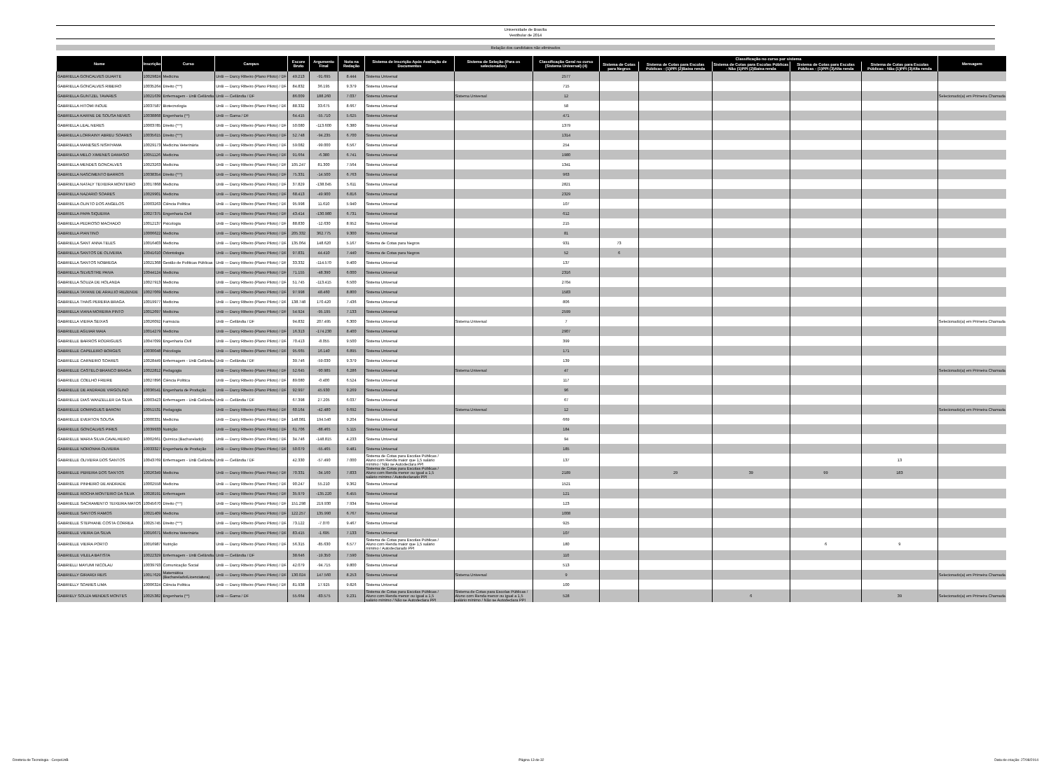Universidade de Brasília
Vestibular de 2014
Relação dos candidatos não eliminados
| Nome | Inscrição | Curso | Campus | Escore Bruto | Argumento Final | Nota na Redação | Sistema de Inscrição Após Avaliação de Documentos | Sistema de Seleção (Para os selecionados) | Classificação Geral no curso (Sistema Universal) (4) | Classificação no curso por sistema | | | | | Mensagem |
| --- | --- | --- | --- | --- | --- | --- | --- | --- | --- | --- | --- | --- | --- | --- | --- |
| | | | | | | | | | | Sistema de Cotas para Negros | Sistema de Cotas para Escolas Públicas - (1)PPI (2)Baixa renda | Sistema de Cotas para Escolas Públicas - Não (1)PPI (2)Baixa renda | Sistema de Cotas para Escolas Públicas - (1)PPI (3)Alta renda | Sistema de Cotas para Escolas Públicas - Não (1)PPI (3)Alta renda | |
| GABRIELLA GONCALVES DUARTE | 10029824 | Medicina | UnB — Darcy Ribeiro (Plano Piloto) / DF | 49.213 | -91.695 | 8.444 | Sistema Universal | | 2577 | | | | | | |
| GABRIELLA GONCALVES RIBEIRO | 10035264 | Direito (***) | UnB — Darcy Ribeiro (Plano Piloto) / DF | 84.832 | 36.195 | 9.379 | Sistema Universal | | 715 | | | | | | |
| GABRIELLA GUNTZEL TAVARES | 10021639 | Enfermagem - UnB Ceilândia | UnB — Ceilândia / DF | 86.009 | 188.260 | 7.037 | Sistema Universal | Sistema Universal | 12 | | | | | | Selecionado(a) em Primeira Chamada |
| GABRIELLA HITOMI INOUE | 10037587 | Biotecnologia | UnB — Darcy Ribeiro (Plano Piloto) / DF | 88.332 | 33.675 | 8.667 | Sistema Universal | | 58 | | | | | | |
| GABRIELLA KARINE DE SOUSA NEVES | 10038868 | Engenharia (**) | UnB — Gama / DF | 64.415 | -55.710 | 5.625 | Sistema Universal | | 471 | | | | | | |
| GABRIELLA LEAL NERES | 10003785 | Direito (***) | UnB — Darcy Ribeiro (Plano Piloto) / DF | 50.080 | -113.600 | 6.380 | Sistema Universal | | 1379 | | | | | | |
| GABRIELLA LORRAINY ABREU SOARES | 10035615 | Direito (***) | UnB — Darcy Ribeiro (Plano Piloto) / DF | 52.748 | -94.235 | 6.700 | Sistema Universal | | 1314 | | | | | | |
| GABRIELLA MANESES NISHIYAMA | 10029173 | Medicina Veterinária | UnB — Darcy Ribeiro (Plano Piloto) / DF | 59.082 | -99.000 | 6.567 | Sistema Universal | | 254 | | | | | | |
| GABRIELLA MELO XIMENES DAMASIO | 10051126 | Medicina | UnB — Darcy Ribeiro (Plano Piloto) / DF | 91.664 | -6.380 | 6.741 | Sistema Universal | | 1980 | | | | | | |
| GABRIELLA MENDES GONCALVES | 10023263 | Medicina | UnB — Darcy Ribeiro (Plano Piloto) / DF | 105.247 | 81.300 | 7.564 | Sistema Universal | | 1341 | | | | | | |
| GABRIELLA NASCIMENTO BARROS | 10038354 | Direito (***) | UnB — Darcy Ribeiro (Plano Piloto) / DF | 75.331 | -14.500 | 6.763 | Sistema Universal | | 963 | | | | | | |
| GABRIELLA NATALY TEIXEIRA MONTEIRO | 10017868 | Medicina | UnB — Darcy Ribeiro (Plano Piloto) / DF | 37.829 | -138.045 | 5.611 | Sistema Universal | | 2821 | | | | | | |
| GABRIELLA NAZARIO SOARES | 10029901 | Medicina | UnB — Darcy Ribeiro (Plano Piloto) / DF | 68.413 | -49.900 | 6.816 | Sistema Universal | | 2329 | | | | | | |
| GABRIELLA OLINTO DOS ANGELOS | 10003263 | Ciência Política | UnB — Darcy Ribeiro (Plano Piloto) / DF | 95.998 | 11.610 | 5.940 | Sistema Universal | | 107 | | | | | | |
| GABRIELLA PAPA SIQUEIRA | 10027375 | Engenharia Civil | UnB — Darcy Ribeiro (Plano Piloto) / DF | 43.414 | -130.980 | 6.731 | Sistema Universal | | 612 | | | | | | |
| GABRIELLA PEDROSO MACHADO | 10012137 | Psicologia | UnB — Darcy Ribeiro (Plano Piloto) / DF | 88.830 | -12.630 | 8.952 | Sistema Universal | | 215 | | | | | | |
| GABRIELLA PIANTINO | 10006622 | Medicina | UnB — Darcy Ribeiro (Plano Piloto) / DF | 205.332 | 362.775 | 9.300 | Sistema Universal | | 81 | | | | | | |
| GABRIELLA SANT ANNA TELES | 10016403 | Medicina | UnB — Darcy Ribeiro (Plano Piloto) / DF | 135.064 | 148.620 | 5.167 | Sistema de Cotas para Negros | | 931 | 73 | | | | | |
| GABRIELLA SANTOS DE OLIVEIRA | 10041610 | Odontologia | UnB — Darcy Ribeiro (Plano Piloto) / DF | 97.831 | 44.410 | 7.440 | Sistema de Cotas para Negros | | 52 | 6 | | | | | |
| GABRIELLA SANTOS NOBREGA | 10021368 | Gestão de Políticas Públicas | UnB — Darcy Ribeiro (Plano Piloto) / DF | 33.332 | -114.570 | 9.400 | Sistema Universal | | 137 | | | | | | |
| GABRIELLA SILVESTRE PAIVA | 10044124 | Medicina | UnB — Darcy Ribeiro (Plano Piloto) / DF | 71.155 | -48.390 | 6.000 | Sistema Universal | | 2316 | | | | | | |
| GABRIELLA SOUZA DE HOLANDA | 10027913 | Medicina | UnB — Darcy Ribeiro (Plano Piloto) / DF | 51.745 | -113.415 | 6.500 | Sistema Universal | | 2704 | | | | | | |
| GABRIELLA TAYANE DE ARAUJO REZENDE | 10027069 | Medicina | UnB — Darcy Ribeiro (Plano Piloto) / DF | 97.998 | 48.460 | 8.800 | Sistema Universal | | 1583 | | | | | | |
| GABRIELLA THAIS PEREIRA BRAGA | 10019977 | Medicina | UnB — Darcy Ribeiro (Plano Piloto) / DF | 138.748 | 170.420 | 7.436 | Sistema Universal | | 806 | | | | | | |
| GABRIELLA VIANA MOREIRA PINTO | 10012697 | Medicina | UnB — Darcy Ribeiro (Plano Piloto) / DF | 54.924 | -95.195 | 7.133 | Sistema Universal | | 2599 | | | | | | |
| GABRIELLA VIEIRA SEIXAS | 10026092 | Farmácia | UnB — Ceilândia / DF | 94.832 | 207.495 | 6.300 | Sistema Universal | Sistema Universal | 7 | | | | | | Selecionado(a) em Primeira Chamada |
| GABRIELLE AGUIAR MAIA | 10014279 | Medicina | UnB — Darcy Ribeiro (Plano Piloto) / DF | 16.313 | -174.230 | 8.400 | Sistema Universal | | 2907 | | | | | | |
| GABRIELLE BARROS RODRIGUES | 10047099 | Engenharia Civil | UnB — Darcy Ribeiro (Plano Piloto) / DF | 70.413 | -8.055 | 9.500 | Sistema Universal | | 399 | | | | | | |
| GABRIELLE CAPELEIRO BORGES | 10030048 | Psicologia | UnB — Darcy Ribeiro (Plano Piloto) / DF | 95.665 | 16.140 | 6.895 | Sistema Universal | | 171 | | | | | | |
| GABRIELLE CARNEIRO SOARES | 10028449 | Enfermagem - UnB Ceilândia | UnB — Ceilândia / DF | 39.746 | -59.030 | 9.379 | Sistema Universal | | 139 | | | | | | |
| GABRIELLE CASTELO BRANCO BRAGA | 10022812 | Pedagogia | UnB — Darcy Ribeiro (Plano Piloto) / DF | 52.645 | -90.985 | 6.286 | Sistema Universal | Sistema Universal | 47 | | | | | | Selecionado(a) em Primeira Chamada |
| GABRIELLE COELHO FREIRE | 10027896 | Ciência Política | UnB — Darcy Ribeiro (Plano Piloto) / DF | 89.080 | -0.400 | 6.524 | Sistema Universal | | 117 | | | | | | |
| GABRIELLE DE ANDRADE VIRGOLINO | 10036541 | Engenharia de Produção | UnB — Darcy Ribeiro (Plano Piloto) / DF | 92.997 | 45.930 | 9.269 | Sistema Universal | | 96 | | | | | | |
| GABRIELLE DIAS WANZELLER DA SILVA | 10003423 | Enfermagem - UnB Ceilândia | UnB — Ceilândia / DF | 67.398 | 27.205 | 6.037 | Sistema Universal | | 67 | | | | | | |
| GABRIELLE DOMINGUES BARONI | 10051531 | Pedagogia | UnB — Darcy Ribeiro (Plano Piloto) / DF | 60.164 | -42.480 | 9.692 | Sistema Universal | Sistema Universal | 12 | | | | | | Selecionado(a) em Primeira Chamada |
| GABRIELLE EVERTON SOUSA | 10000331 | Medicina | UnB — Darcy Ribeiro (Plano Piloto) / DF | 148.081 | 194.540 | 9.204 | Sistema Universal | | 669 | | | | | | |
| GABRIELLE GONCALVES PIRES | 10039933 | Nutrição | UnB — Darcy Ribeiro (Plano Piloto) / DF | 61.706 | -88.465 | 5.115 | Sistema Universal | | 184 | | | | | | |
| GABRIELLE MARIA SILVA CAVALHEIRO | 10002661 | Química (Bacharelado) | UnB — Darcy Ribeiro (Plano Piloto) / DF | 34.746 | -148.815 | 4.233 | Sistema Universal | | 94 | | | | | | |
| GABRIELLE NORONHA OLIVEIRA | 10033327 | Engenharia de Produção | UnB — Darcy Ribeiro (Plano Piloto) / DF | 50.079 | -55.465 | 9.481 | Sistema Universal | | 185 | | | | | | |
| GABRIELLE OLIVEIRA DOS SANTOS | 10043769 | Enfermagem - UnB Ceilândia | UnB — Ceilândia / DF | 42.330 | -57.490 | 7.000 | Sistema de Cotas para Escolas Públicas / Aluno com Renda maior que 1,5 salário mínimo / Não se Autodeclara PPI | | 137 | | | | | 13 | |
| GABRIELLE PEREIRA DOS SANTOS | 10026349 | Medicina | UnB — Darcy Ribeiro (Plano Piloto) / DF | 70.331 | -34.160 | 7.833 | Sistema de Cotas para Escolas Públicas / Aluno com Renda menor ou igual a 1,5 salário mínimo / Autodeclarado PPI | | 2189 | | 29 | 39 | 99 | 183 | |
| GABRIELLE PINHEIRO DE ANDRADE | 10002558 | Medicina | UnB — Darcy Ribeiro (Plano Piloto) / DF | 90.247 | 55.210 | 9.362 | Sistema Universal | | 1521 | | | | | | |
| GABRIELLE ROCHA MONTEIRO DA SILVA | 10028191 | Enfermagem | UnB — Darcy Ribeiro (Plano Piloto) / DF | 35.979 | -135.220 | 6.455 | Sistema Universal | | 121 | | | | | | |
| GABRIELLE SACRAMENTO TEIXEIRA MATOS | 10045670 | Direito (***) | UnB — Darcy Ribeiro (Plano Piloto) / DF | 151.298 | 219.930 | 7.934 | Sistema Universal | | 123 | | | | | | |
| GABRIELLE SANTOS RAMOS | 10021409 | Medicina | UnB — Darcy Ribeiro (Plano Piloto) / DF | 122.257 | 135.990 | 6.767 | Sistema Universal | | 1008 | | | | | | |
| GABRIELLE STEPHANE COSTA CORREA | 10025745 | Direito (***) | UnB — Darcy Ribeiro (Plano Piloto) / DF | 73.122 | -7.070 | 9.467 | Sistema Universal | | 925 | | | | | | |
| GABRIELLE VIEIRA DA SILVA | 10016671 | Medicina Veterinária | UnB — Darcy Ribeiro (Plano Piloto) / DF | 83.415 | -1.695 | 7.133 | Sistema Universal | | 107 | | | | | | |
| GABRIELLE VIEIRA PORTO | 10016987 | Nutrição | UnB — Darcy Ribeiro (Plano Piloto) / DF | 56.315 | -85.630 | 6.577 | Sistema de Cotas para Escolas Públicas / Aluno com Renda maior que 1,5 salário mínimo / Autodeclarado PPI | | 180 | | | | 6 | 9 | |
| GABRIELLE VILELA BATISTA | 10022329 | Enfermagem - UnB Ceilândia | UnB — Ceilândia / DF | 38.646 | -19.350 | 7.590 | Sistema Universal | | 110 | | | | | | |
| GABRIELLI MAYUMI NICOLAU | 10039793 | Comunicação Social | UnB — Darcy Ribeiro (Plano Piloto) / DF | 42.079 | -94.715 | 9.800 | Sistema Universal | | 513 | | | | | | |
| GABRIELLY GIRARDI REIS | 10017629 | Matemática (Bacharelado/Licenciatura) | UnB — Darcy Ribeiro (Plano Piloto) / DF | 130.024 | 147.560 | 8.253 | Sistema Universal | Sistema Universal | 9 | | | | | | Selecionado(a) em Primeira Chamada |
| GABRIELLY SOARES LIMA | 10006324 | Ciência Política | UnB — Darcy Ribeiro (Plano Piloto) / DF | 81.938 | 17.925 | 9.826 | Sistema Universal | | 100 | | | | | | |
| GABRIELY SOUZA MENDES MONTES | 10025382 | Engenharia (**) | UnB — Gama / DF | 55.664 | -83.575 | 9.231 | Sistema de Cotas para Escolas Públicas / Aluno com Renda menor ou igual a 1,5 salário mínimo / Não se Autodeclara PPI | Sistema de Cotas para Escolas Públicas / Aluno com Renda menor ou igual a 1,5 salário mínimo / Não se Autodeclara PPI | 528 | | | 6 | | 39 | Selecionado(a) em Primeira Chamada |
Diretoria de Tecnologia - CespeUnB Página 13 de 32 Data de criação: 27/08/2014